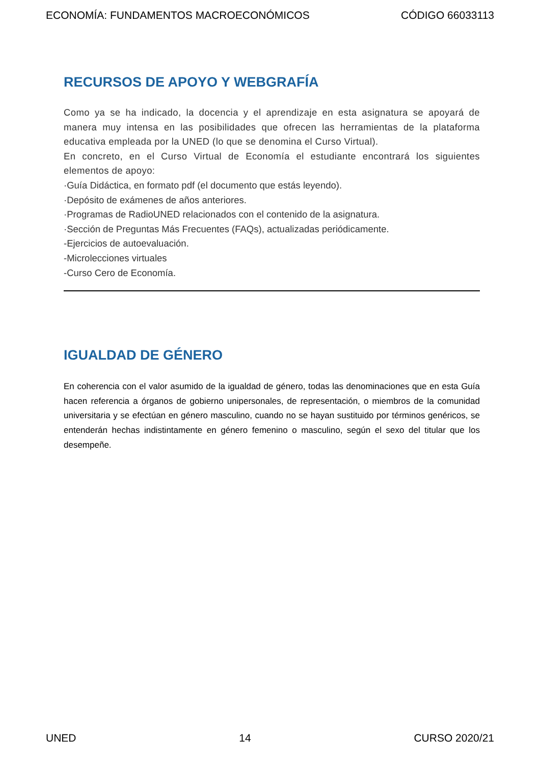ECONOMÍA: FUNDAMENTOS MACROECONÓMICOS CÓDIGO 66033113
RECURSOS DE APOYO Y WEBGRAFÍA
Como ya se ha indicado, la docencia y el aprendizaje en esta asignatura se apoyará de manera muy intensa en las posibilidades que ofrecen las herramientas de la plataforma educativa empleada por la UNED (lo que se denomina el Curso Virtual).
En concreto, en el Curso Virtual de Economía el estudiante encontrará los siguientes elementos de apoyo:
·Guía Didáctica, en formato pdf (el documento que estás leyendo).
·Depósito de exámenes de años anteriores.
·Programas de RadioUNED relacionados con el contenido de la asignatura.
·Sección de Preguntas Más Frecuentes (FAQs), actualizadas periódicamente.
-Ejercicios de autoevaluación.
-Microlecciones virtuales
-Curso Cero de Economía.
IGUALDAD DE GÉNERO
En coherencia con el valor asumido de la igualdad de género, todas las denominaciones que en esta Guía hacen referencia a órganos de gobierno unipersonales, de representación, o miembros de la comunidad universitaria y se efectúan en género masculino, cuando no se hayan sustituido por términos genéricos, se entenderán hechas indistintamente en género femenino o masculino, según el sexo del titular que los desempeñe.
UNED 14 CURSO 2020/21